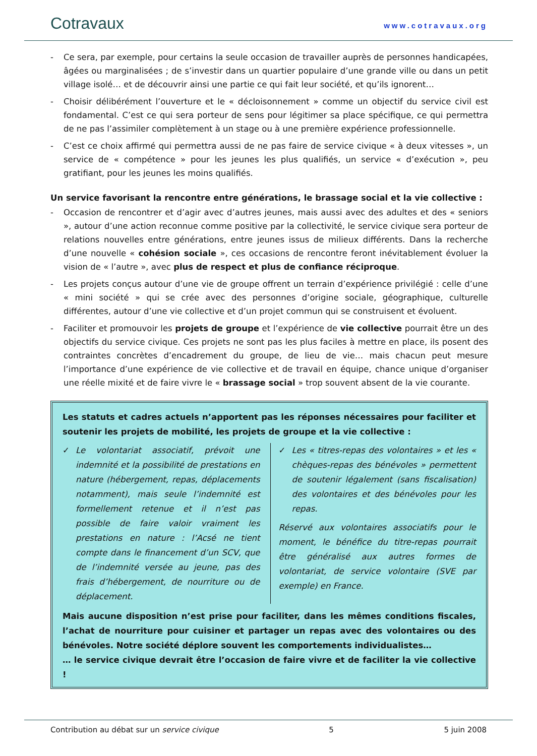Cotravaux
www.cotravaux.org
- Ce sera, par exemple, pour certains la seule occasion de travailler auprès de personnes handicapées, âgées ou marginalisées ; de s’investir dans un quartier populaire d’une grande ville ou dans un petit village isolé… et de découvrir ainsi une partie ce qui fait leur société, et qu’ils ignorent…
- Choisir délibérément l’ouverture et le « décloisonnement » comme un objectif du service civil est fondamental. C’est ce qui sera porteur de sens pour légitimer sa place spécifique, ce qui permettra de ne pas l’assimiler complètement à un stage ou à une première expérience professionnelle.
- C’est ce choix affirmé qui permettra aussi de ne pas faire de service civique « à deux vitesses », un service de « compétence » pour les jeunes les plus qualifiés, un service « d’exécution », peu gratifiant, pour les jeunes les moins qualifiés.
Un service favorisant la rencontre entre générations, le brassage social et la vie collective :
- Occasion de rencontrer et d’agir avec d’autres jeunes, mais aussi avec des adultes et des « seniors », autour d’une action reconnue comme positive par la collectivité, le service civique sera porteur de relations nouvelles entre générations, entre jeunes issus de milieux différents. Dans la recherche d’une nouvelle « cohésion sociale », ces occasions de rencontre feront inévitablement évoluer la vision de « l’autre », avec plus de respect et plus de confiance réciproque.
- Les projets conçus autour d’une vie de groupe offrent un terrain d’expérience privilégié : celle d’une « mini société » qui se crée avec des personnes d’origine sociale, géographique, culturelle différentes, autour d’une vie collective et d’un projet commun qui se construisent et évoluent.
- Faciliter et promouvoir les projets de groupe et l’expérience de vie collective pourrait être un des objectifs du service civique. Ces projets ne sont pas les plus faciles à mettre en place, ils posent des contraintes concrètes d’encadrement du groupe, de lieu de vie… mais chacun peut mesure l’importance d’une expérience de vie collective et de travail en équipe, chance unique d’organiser une réelle mixité et de faire vivre le « brassage social » trop souvent absent de la vie courante.
Les statuts et cadres actuels n’apportent pas les réponses nécessaires pour faciliter et soutenir les projets de mobilité, les projets de groupe et la vie collective :
✓ Le volontariat associatif, prévoit une indemnité et la possibilité de prestations en nature (hébergement, repas, déplacements notamment), mais seule l’indemnité est formellement retenue et il n’est pas possible de faire valoir vraiment les prestations en nature : l’Acsé ne tient compte dans le financement d’un SCV, que de l’indemnité versée au jeune, pas des frais d’hébergement, de nourriture ou de déplacement.
✓ Les « titres-repas des volontaires » et les « chèques-repas des bénévoles » permettent de soutenir légalement (sans fiscalisation) des volontaires et des bénévoles pour les repas.
Réservé aux volontaires associatifs pour le moment, le bénéfice du titre-repas pourrait être généralisé aux autres formes de volontariat, de service volontaire (SVE par exemple) en France.
Mais aucune disposition n’est prise pour faciliter, dans les mêmes conditions fiscales, l’achat de nourriture pour cuisiner et partager un repas avec des volontaires ou des bénévoles. Notre société déplore souvent les comportements individualistes…
… le service civique devrait être l’occasion de faire vivre et de faciliter la vie collective !
Contribution au débat sur un service civique 5 5 juin 2008